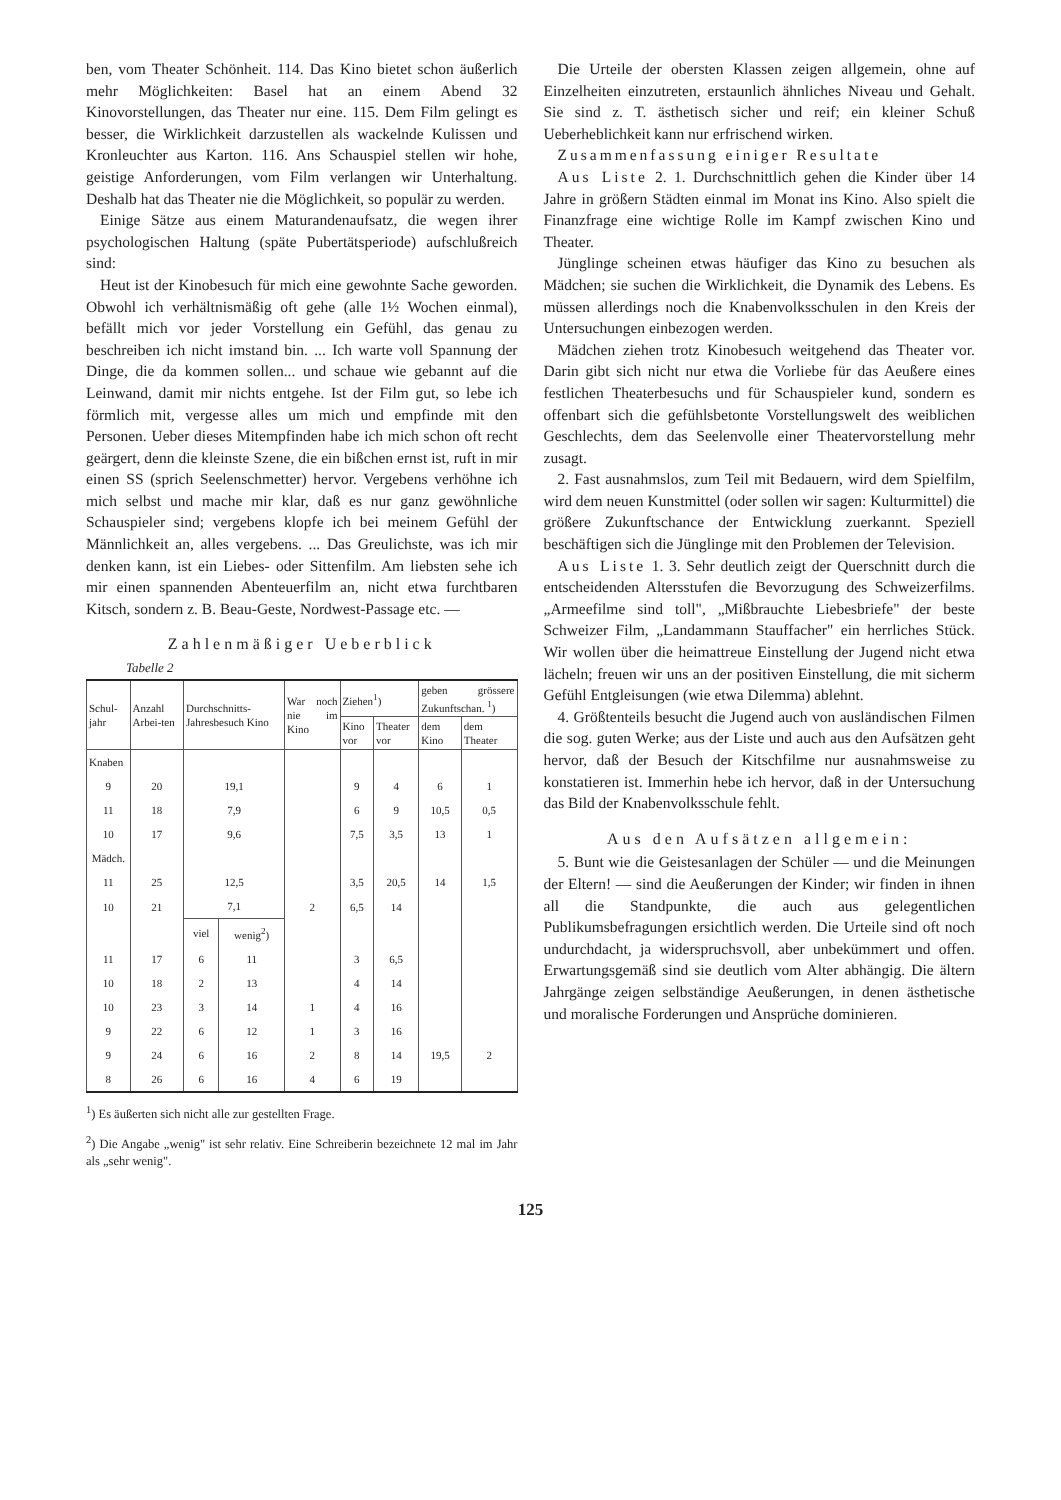ben, vom Theater Schönheit. 114. Das Kino bietet schon äußerlich mehr Möglichkeiten: Basel hat an einem Abend 32 Kinovorstellungen, das Theater nur eine. 115. Dem Film gelingt es besser, die Wirklichkeit darzustellen als wackelnde Kulissen und Kronleuchter aus Karton. 116. Ans Schauspiel stellen wir hohe, geistige Anforderungen, vom Film verlangen wir Unterhaltung. Deshalb hat das Theater nie die Möglichkeit, so populär zu werden.
Einige Sätze aus einem Maturandenaufsatz, die wegen ihrer psychologischen Haltung (späte Pubertätsperiode) aufschlußreich sind:
Heut ist der Kinobesuch für mich eine gewohnte Sache geworden. Obwohl ich verhältnismäßig oft gehe (alle 1½ Wochen einmal), befällt mich vor jeder Vorstellung ein Gefühl, das genau zu beschreiben ich nicht imstand bin. ... Ich warte voll Spannung der Dinge, die da kommen sollen... und schaue wie gebannt auf die Leinwand, damit mir nichts entgehe. Ist der Film gut, so lebe ich förmlich mit, vergesse alles um mich und empfinde mit den Personen. Ueber dieses Mitempfinden habe ich mich schon oft recht geärgert, denn die kleinste Szene, die ein bißchen ernst ist, ruft in mir einen SS (sprich Seelenschmetter) hervor. Vergebens verhöhne ich mich selbst und mache mir klar, daß es nur ganz gewöhnliche Schauspieler sind; vergebens klopfe ich bei meinem Gefühl der Männlichkeit an, alles vergebens. ... Das Greulichste, was ich mir denken kann, ist ein Liebes- oder Sittenfilm. Am liebsten sehe ich mir einen spannenden Abenteuerfilm an, nicht etwa furchtbaren Kitsch, sondern z. B. Beau-Geste, Nordwest-Passage etc. —
Zahlenmäßiger Ueberblick
Tabelle 2
| Schul-jahr | Anzahl Arbei-ten | Durchschnitts-Jahresbesuch Kino | | War noch nie im Kino | Ziehen<sup>1</sup>) | | geben grössere Zukunftschan. <sup>1</sup>) | |
| --- | --- | --- | --- | --- | --- | --- | --- | --- |
| | | | | | Kino vor | Theater vor | dem Kino | dem Theater |
| Knaben | | | | | | | | |
| 9 | 20 | 19,1 | | | 9 | 4 | 6 | 1 |
| 11 | 18 | 7,9 | | | 6 | 9 | 10,5 | 0,5 |
| 10 | 17 | 9,6 | | | 7,5 | 3,5 | 13 | 1 |
| Mädch. | | | | | | | | |
| 11 | 25 | 12,5 | | | 3,5 | 20,5 | 14 | 1,5 |
| 10 | 21 | 7,1 | | 2 | 6,5 | 14 | | |
| | | viel | wenig<sup>2</sup>) | | | | | |
| 11 | 17 | 6 | 11 | | 3 | 6,5 | | |
| 10 | 18 | 2 | 13 | | 4 | 14 | | |
| 10 | 23 | 3 | 14 | 1 | 4 | 16 | | |
| 9 | 22 | 6 | 12 | 1 | 3 | 16 | | |
| 9 | 24 | 6 | 16 | 2 | 8 | 14 | 19,5 | 2 |
| 8 | 26 | 6 | 16 | 4 | 6 | 19 | | |
<sup>1</sup>) Es äußerten sich nicht alle zur gestellten Frage.
<sup>2</sup>) Die Angabe „wenig" ist sehr relativ. Eine Schreiberin bezeichnete 12 mal im Jahr als „sehr wenig".
Die Urteile der obersten Klassen zeigen allgemein, ohne auf Einzelheiten einzutreten, erstaunlich ähnliches Niveau und Gehalt. Sie sind z. T. ästhetisch sicher und reif; ein kleiner Schuß Ueberheblichkeit kann nur erfrischend wirken.
Zusammenfassung einiger Resultate
Aus Liste 2. 1. Durchschnittlich gehen die Kinder über 14 Jahre in größern Städten einmal im Monat ins Kino. Also spielt die Finanzfrage eine wichtige Rolle im Kampf zwischen Kino und Theater.
Jünglinge scheinen etwas häufiger das Kino zu besuchen als Mädchen; sie suchen die Wirklichkeit, die Dynamik des Lebens. Es müssen allerdings noch die Knabenvolksschulen in den Kreis der Untersuchungen einbezogen werden.
Mädchen ziehen trotz Kinobesuch weitgehend das Theater vor. Darin gibt sich nicht nur etwa die Vorliebe für das Aeußere eines festlichen Theaterbesuchs und für Schauspieler kund, sondern es offenbart sich die gefühlsbetonte Vorstellungswelt des weiblichen Geschlechts, dem das Seelenvolle einer Theatervorstellung mehr zusagt.
2. Fast ausnahmslos, zum Teil mit Bedauern, wird dem Spielfilm, wird dem neuen Kunstmittel (oder sollen wir sagen: Kulturmittel) die größere Zukunftschance der Entwicklung zuerkannt. Speziell beschäftigen sich die Jünglinge mit den Problemen der Television.
Aus Liste 1. 3. Sehr deutlich zeigt der Querschnitt durch die entscheidenden Altersstufen die Bevorzugung des Schweizerfilms. „Armeefilme sind toll", „Mißbrauchte Liebesbriefe" der beste Schweizer Film, „Landammann Stauffacher" ein herrliches Stück. Wir wollen über die heimattreue Einstellung der Jugend nicht etwa lächeln; freuen wir uns an der positiven Einstellung, die mit sicherm Gefühl Entgleisungen (wie etwa Dilemma) ablehnt.
4. Größtenteils besucht die Jugend auch von ausländischen Filmen die sog. guten Werke; aus der Liste und auch aus den Aufsätzen geht hervor, daß der Besuch der Kitschfilme nur ausnahmsweise zu konstatieren ist. Immerhin hebe ich hervor, daß in der Untersuchung das Bild der Knabenvolksschule fehlt.
Aus den Aufsätzen allgemein:
5. Bunt wie die Geistesanlagen der Schüler — und die Meinungen der Eltern! — sind die Aeußerungen der Kinder; wir finden in ihnen all die Standpunkte, die auch aus gelegentlichen Publikumsbefragungen ersichtlich werden. Die Urteile sind oft noch undurchdacht, ja widerspruchsvoll, aber unbekümmert und offen. Erwartungsgemäß sind sie deutlich vom Alter abhängig. Die ältern Jahrgänge zeigen selbständige Aeußerungen, in denen ästhetische und moralische Forderungen und Ansprüche dominieren.
125